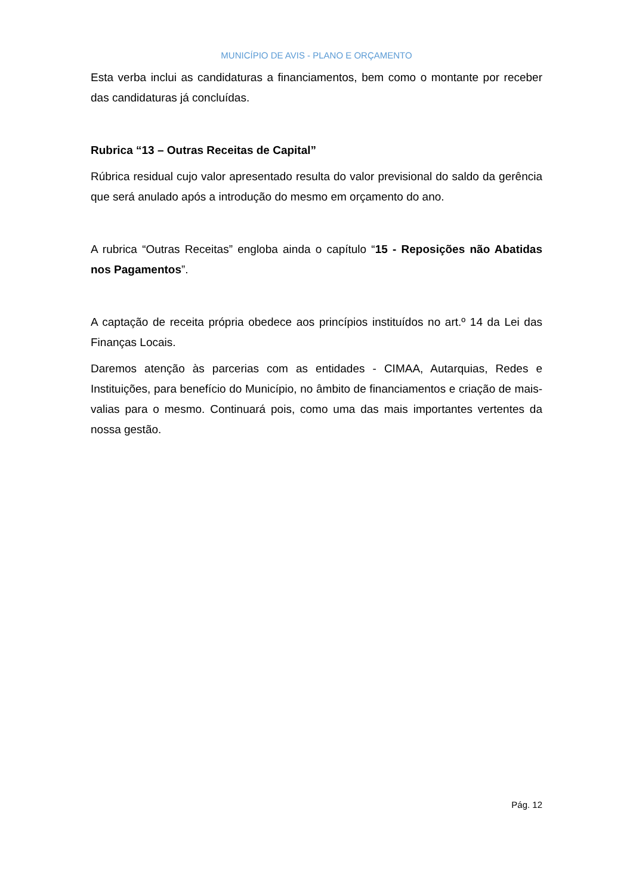MUNICÍPIO DE AVIS - PLANO E ORÇAMENTO
Esta verba inclui as candidaturas a financiamentos, bem como o montante por receber das candidaturas já concluídas.
Rubrica “13 – Outras Receitas de Capital”
Rúbrica residual cujo valor apresentado resulta do valor previsional do saldo da gerência que será anulado após a introdução do mesmo em orçamento do ano.
A rubrica “Outras Receitas” engloba ainda o capítulo “15 - Reposições não Abatidas nos Pagamentos”.
A captação de receita própria obedece aos princípios instituídos no art.º 14 da Lei das Finanças Locais.
Daremos atenção às parcerias com as entidades - CIMAA, Autarquias, Redes e Instituições, para benefício do Município, no âmbito de financiamentos e criação de mais-valias para o mesmo. Continuará pois, como uma das mais importantes vertentes da nossa gestão.
Pág. 12